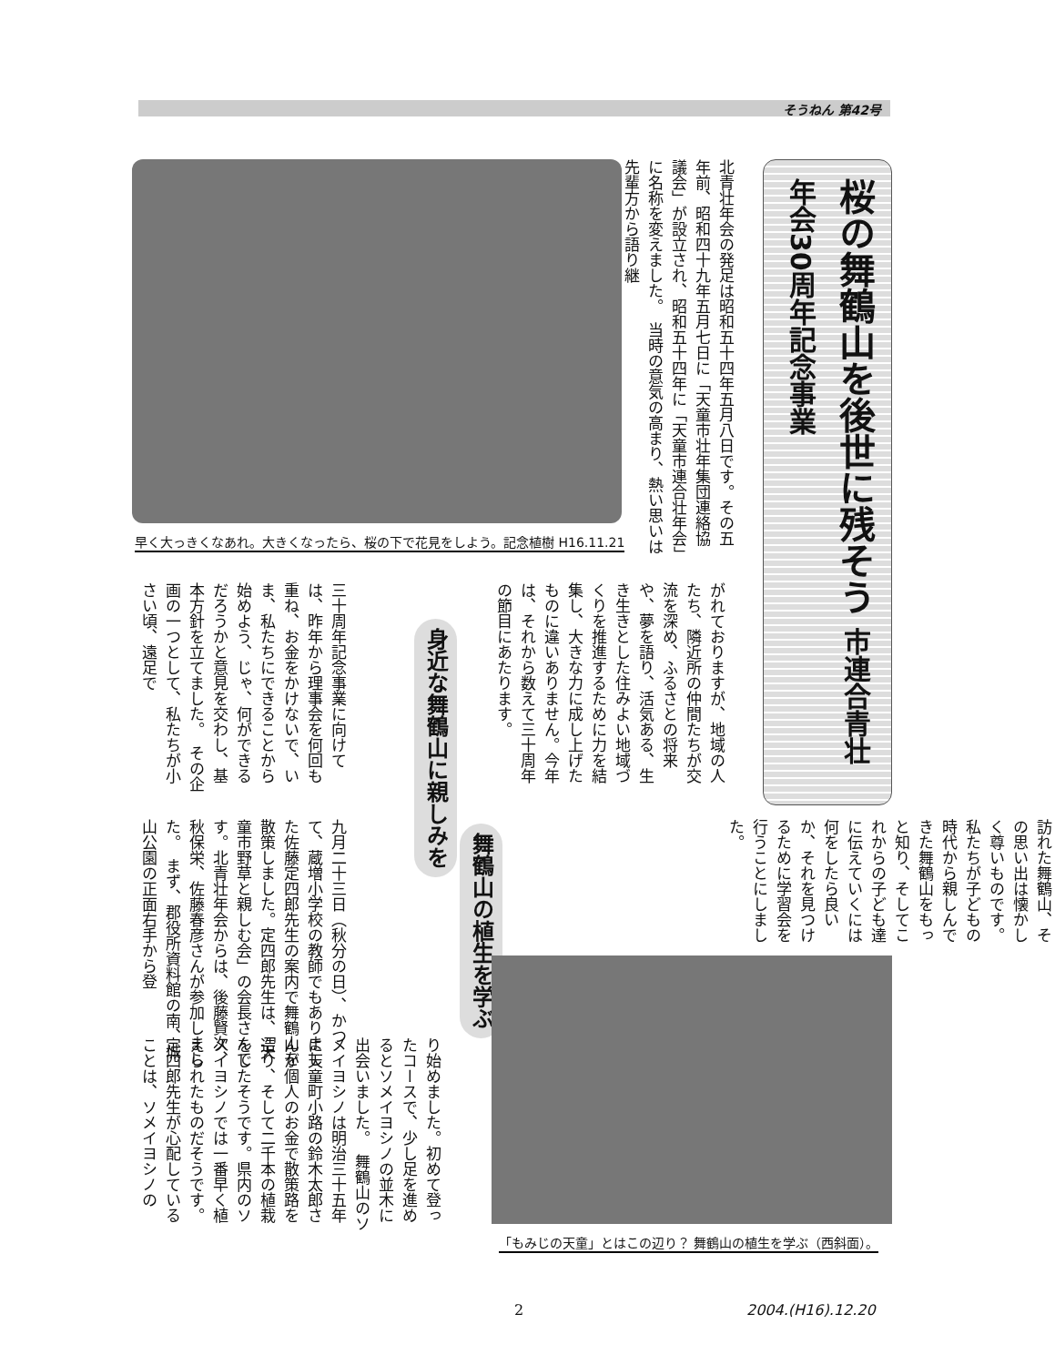そうねん 第42号
桜の舞鶴山を後世に残そう 市連合青壮年会30周年記念事業
北青壮年会の発足は昭和五十四年五月八日です。その五年前、昭和四十九年五月七日に「天童市壮年集団連絡協議会」が設立され、昭和五十四年に「天童市連合壮年会」に名称を変えました。　当時の意気の高まり、熱い思いは先輩方から語り継
早く大っきくなあれ。大きくなったら、桜の下で花見をしよう。記念植樹 H16.11.21
がれておりますが、地域の人たち、隣近所の仲間たちが交流を深め、ふるさとの将来や、夢を語り、活気ある、生き生きとした住みよい地域づくりを推進するために力を結集し、大きな力に成し上げたものに違いありません。今年は、それから数えて三十周年の節目にあたります。
身近な舞鶴山に親しみを
三十周年記念事業に向けては、昨年から理事会を何回も重ね、お金をかけないで、いま、私たちにできることから始めよう、じゃ、何ができるだろうかと意見を交わし、基本方針を立てました。　その企画の一つとして、私たちが小さい頃、遠足で
訪れた舞鶴山、その思い出は懐かしく尊いものです。私たちが子どもの時代から親しんできた舞鶴山をもっと知り、そしてこれからの子ども達に伝えていくには何をしたら良いか、それを見つけるために学習会を行うことにしました。
舞鶴山の植生を学ぶ
九月二十三日（秋分の日）、かつて、蔵増小学校の教師でもありました佐藤定四郎先生の案内で舞鶴山を散策しました。定四郎先生は、「天童市野草と親しむ会」の会長さんです。北青壮年会からは、後藤賢次、秋保栄、佐藤春彦さんが参加しました。　まず、郡役所資料館の南、城山公園の正面右手から登
り始めました。初めて登ったコースで、少し足を進めるとソメイヨシノの並木に出会いました。　舞鶴山のソメイヨシノは明治三十五年に天童町小路の鈴木太郎さんが個人のお金で散策路を造り、そして二千本の植栽をしたそうです。県内のソメイヨシノでは一番早く植えられたものだそうです。　定四郎先生が心配していることは、ソメイヨシノの
「もみじの天童」とはこの辺り？ 舞鶴山の植生を学ぶ（西斜面）。
2 2004.(H16).12.20